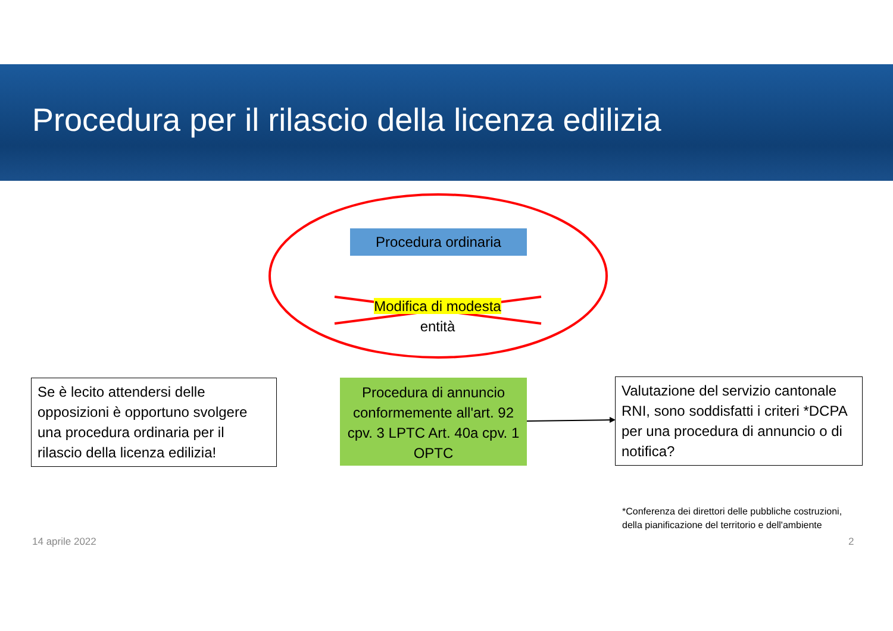Procedura per il rilascio della licenza edilizia
Procedura ordinaria
Modifica di modesta
entità
Se è lecito attendersi delle opposizioni è opportuno svolgere una procedura ordinaria per il rilascio della licenza edilizia!
Procedura di annuncio conformemente all'art. 92 cpv. 3 LPTC Art. 40a cpv. 1 OPTC
Valutazione del servizio cantonale RNI, sono soddisfatti i criteri *DCPA per una procedura di annuncio o di notifica?
*Conferenza dei direttori delle pubbliche costruzioni, della pianificazione del territorio e dell'ambiente
14 aprile 2022 2